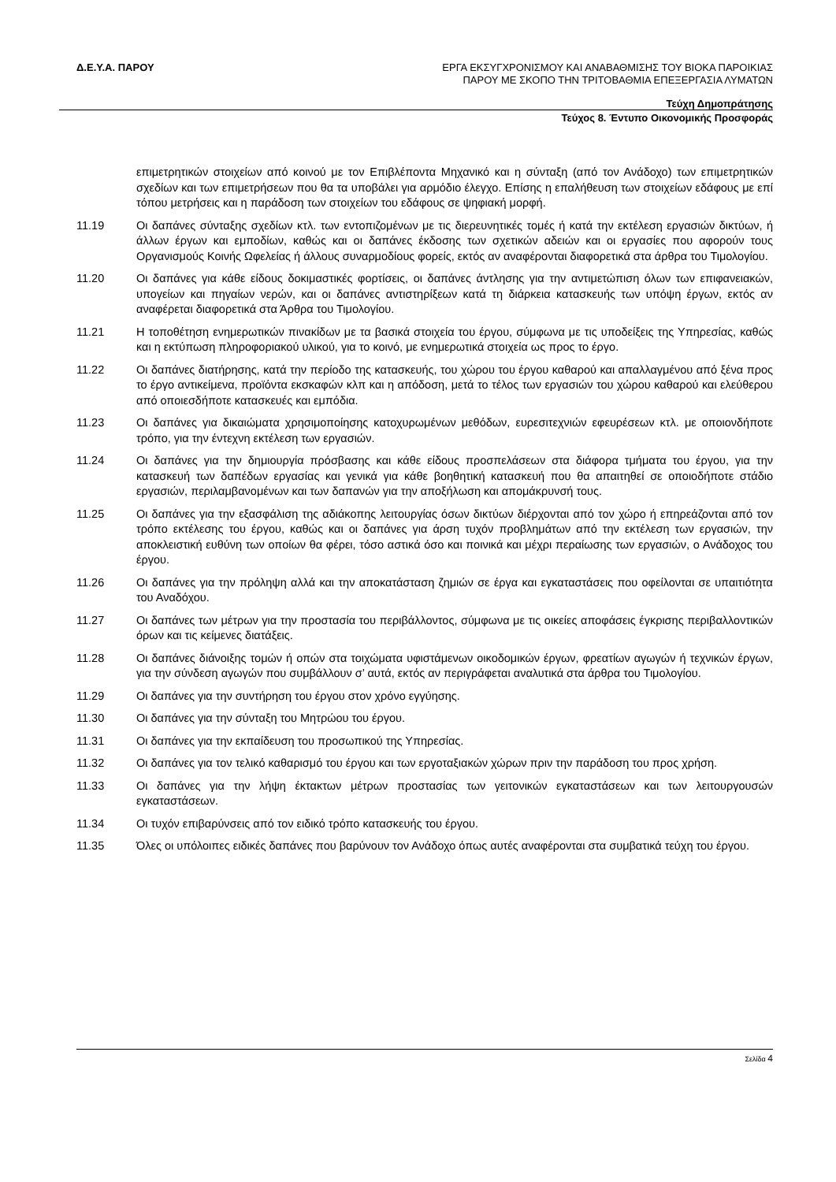Δ.Ε.Υ.Α. ΠΑΡΟΥ
ΕΡΓΑ ΕΚΣΥΓΧΡΟΝΙΣΜΟΥ ΚΑΙ ΑΝΑΒΑΘΜΙΣΗΣ ΤΟΥ ΒΙΟΚΑ ΠΑΡΟΙΚΙΑΣ
ΠΑΡΟΥ ΜΕ ΣΚΟΠΟ ΤΗΝ ΤΡΙΤΟΒΑΘΜΙΑ ΕΠΕΞΕΡΓΑΣΙΑ ΛΥΜΑΤΩΝ
Τεύχη Δημοπράτησης
Τεύχος 8. Έντυπο Οικονομικής Προσφοράς
επιμετρητικών στοιχείων από κοινού με τον Επιβλέποντα Μηχανικό και η σύνταξη (από τον Ανάδοχο) των επιμετρητικών σχεδίων και των επιμετρήσεων που θα τα υποβάλει για αρμόδιο έλεγχο. Επίσης η επαλήθευση των στοιχείων εδάφους με επί τόπου μετρήσεις και η παράδοση των στοιχείων του εδάφους σε ψηφιακή μορφή.
11.19 Οι δαπάνες σύνταξης σχεδίων κτλ. των εντοπιζομένων με τις διερευνητικές τομές ή κατά την εκτέλεση εργασιών δικτύων, ή άλλων έργων και εμποδίων, καθώς και οι δαπάνες έκδοσης των σχετικών αδειών και οι εργασίες που αφορούν τους Οργανισμούς Κοινής Ωφελείας ή άλλους συναρμοδίους φορείς, εκτός αν αναφέρονται διαφορετικά στα άρθρα του Τιμολογίου.
11.20 Οι δαπάνες για κάθε είδους δοκιμαστικές φορτίσεις, οι δαπάνες άντλησης για την αντιμετώπιση όλων των επιφανειακών, υπογείων και πηγαίων νερών, και οι δαπάνες αντιστηρίξεων κατά τη διάρκεια κατασκευής των υπόψη έργων, εκτός αν αναφέρεται διαφορετικά στα Άρθρα του Τιμολογίου.
11.21 Η τοποθέτηση ενημερωτικών πινακίδων με τα βασικά στοιχεία του έργου, σύμφωνα με τις υποδείξεις της Υπηρεσίας, καθώς και η εκτύπωση πληροφοριακού υλικού, για το κοινό, με ενημερωτικά στοιχεία ως προς το έργο.
11.22 Οι δαπάνες διατήρησης, κατά την περίοδο της κατασκευής, του χώρου του έργου καθαρού και απαλλαγμένου από ξένα προς το έργο αντικείμενα, προϊόντα εκσκαφών κλπ και η απόδοση, μετά το τέλος των εργασιών του χώρου καθαρού και ελεύθερου από οποιεσδήποτε κατασκευές και εμπόδια.
11.23 Οι δαπάνες για δικαιώματα χρησιμοποίησης κατοχυρωμένων μεθόδων, ευρεσιτεχνιών εφευρέσεων κτλ. με οποιονδήποτε τρόπο, για την έντεχνη εκτέλεση των εργασιών.
11.24 Οι δαπάνες για την δημιουργία πρόσβασης και κάθε είδους προσπελάσεων στα διάφορα τμήματα του έργου, για την κατασκευή των δαπέδων εργασίας και γενικά για κάθε βοηθητική κατασκευή που θα απαιτηθεί σε οποιοδήποτε στάδιο εργασιών, περιλαμβανομένων και των δαπανών για την αποξήλωση και απομάκρυνσή τους.
11.25 Οι δαπάνες για την εξασφάλιση της αδιάκοπης λειτουργίας όσων δικτύων διέρχονται από τον χώρο ή επηρεάζονται από τον τρόπο εκτέλεσης του έργου, καθώς και οι δαπάνες για άρση τυχόν προβλημάτων από την εκτέλεση των εργασιών, την αποκλειστική ευθύνη των οποίων θα φέρει, τόσο αστικά όσο και ποινικά και μέχρι περαίωσης των εργασιών, ο Ανάδοχος του έργου.
11.26 Οι δαπάνες για την πρόληψη αλλά και την αποκατάσταση ζημιών σε έργα και εγκαταστάσεις που οφείλονται σε υπαιτιότητα του Αναδόχου.
11.27 Οι δαπάνες των μέτρων για την προστασία του περιβάλλοντος, σύμφωνα με τις οικείες αποφάσεις έγκρισης περιβαλλοντικών όρων και τις κείμενες διατάξεις.
11.28 Οι δαπάνες διάνοιξης τομών ή οπών στα τοιχώματα υφιστάμενων οικοδομικών έργων, φρεατίων αγωγών ή τεχνικών έργων, για την σύνδεση αγωγών που συμβάλλουν σ’ αυτά, εκτός αν περιγράφεται αναλυτικά στα άρθρα του Τιμολογίου.
11.29 Οι δαπάνες για την συντήρηση του έργου στον χρόνο εγγύησης.
11.30 Οι δαπάνες για την σύνταξη του Μητρώου του έργου.
11.31 Οι δαπάνες για την εκπαίδευση του προσωπικού της Υπηρεσίας.
11.32 Οι δαπάνες για τον τελικό καθαρισμό του έργου και των εργοταξιακών χώρων πριν την παράδοση του προς χρήση.
11.33 Οι δαπάνες για την λήψη έκτακτων μέτρων προστασίας των γειτονικών εγκαταστάσεων και των λειτουργουσών εγκαταστάσεων.
11.34 Οι τυχόν επιβαρύνσεις από τον ειδικό τρόπο κατασκευής του έργου.
11.35 Όλες οι υπόλοιπες ειδικές δαπάνες που βαρύνουν τον Ανάδοχο όπως αυτές αναφέρονται στα συμβατικά τεύχη του έργου.
Σελίδα 4